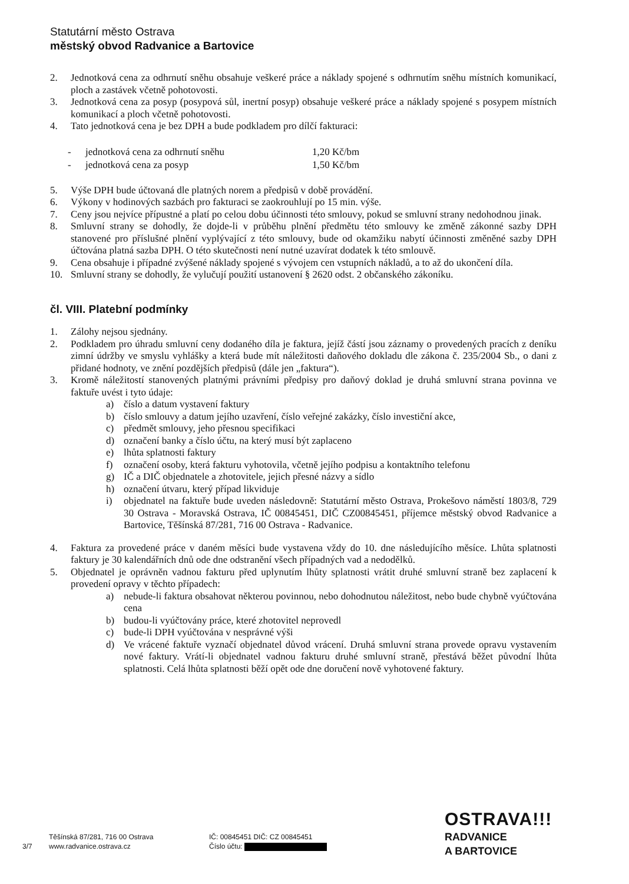Statutární město Ostrava
městský obvod Radvanice a Bartovice
2. Jednotková cena za odhrnutí sněhu obsahuje veškeré práce a náklady spojené s odhrnutím sněhu místních komunikací, ploch a zastávek včetně pohotovosti.
3. Jednotková cena za posyp (posypová sůl, inertní posyp) obsahuje veškeré práce a náklady spojené s posypem místních komunikací a ploch včetně pohotovosti.
4. Tato jednotková cena je bez DPH a bude podkladem pro dílčí fakturaci:
-
-
jednotková cena za odhrnutí sněhu
jednotková cena za posyp
1,20 Kč/bm
1,50 Kč/bm
5. Výše DPH bude účtovaná dle platných norem a předpisů v době provádění.
6. Výkony v hodinových sazbách pro fakturaci se zaokrouhlují po 15 min. výše.
7. Ceny jsou nejvíce přípustné a platí po celou dobu účinnosti této smlouvy, pokud se smluvní strany nedohodnou jinak.
8. Smluvní strany se dohodly, že dojde-li v průběhu plnění předmětu této smlouvy ke změně zákonné sazby DPH stanovené pro příslušné plnění vyplývající z této smlouvy, bude od okamžiku nabytí účinnosti změněné sazby DPH účtována platná sazba DPH. O této skutečnosti není nutné uzavírat dodatek k této smlouvě.
9. Cena obsahuje i případné zvýšené náklady spojené s vývojem cen vstupních nákladů, a to až do ukončení díla.
10. Smluvní strany se dohodly, že vylučují použití ustanovení § 2620 odst. 2 občanského zákoníku.
čl. VIII. Platební podmínky
1. Zálohy nejsou sjednány.
2. Podkladem pro úhradu smluvní ceny dodaného díla je faktura, jejíž částí jsou záznamy o provedených pracích z deníku zimní údržby ve smyslu vyhlášky a která bude mít náležitosti daňového dokladu dle zákona č. 235/2004 Sb., o dani z přidané hodnoty, ve znění pozdějších předpisů (dále jen „faktura“).
3. Kromě náležitostí stanovených platnými právními předpisy pro daňový doklad je druhá smluvní strana povinna ve faktuře uvést i tyto údaje:
a) číslo a datum vystavení faktury
b) číslo smlouvy a datum jejího uzavření, číslo veřejné zakázky, číslo investiční akce,
c) předmět smlouvy, jeho přesnou specifikaci
d) označení banky a číslo účtu, na který musí být zaplaceno
e) lhůta splatnosti faktury
f) označení osoby, která fakturu vyhotovila, včetně jejího podpisu a kontaktního telefonu
g) IČ a DIČ objednatele a zhotovitele, jejich přesné názvy a sídlo
h) označení útvaru, který případ likviduje
i) objednatel na faktuře bude uveden následovně: Statutární město Ostrava, Prokešovo náměstí 1803/8, 729 30 Ostrava - Moravská Ostrava, IČ 00845451, DIČ CZ00845451, příjemce městský obvod Radvanice a Bartovice, Těšínská 87/281, 716 00 Ostrava - Radvanice.
4. Faktura za provedené práce v daném měsíci bude vystavena vždy do 10. dne následujícího měsíce. Lhůta splatnosti faktury je 30 kalendářních dnů ode dne odstranění všech případných vad a nedodělků.
5. Objednatel je oprávněn vadnou fakturu před uplynutím lhůty splatnosti vrátit druhé smluvní straně bez zaplacení k provedení opravy v těchto případech:
a) nebude-li faktura obsahovat některou povinnou, nebo dohodnutou náležitost, nebo bude chybně vyúčtována cena
b) budou-li vyúčtovány práce, které zhotovitel neprovedl
c) bude-li DPH vyúčtována v nesprávné výši
d) Ve vrácené faktuře vyznačí objednatel důvod vrácení. Druhá smluvní strana provede opravu vystavením nové faktury. Vrátí-li objednatel vadnou fakturu druhé smluvní straně, přestává běžet původní lhůta splatnosti. Celá lhůta splatnosti běží opět ode dne doručení nově vyhotovené faktury.
3/7
Těšínská 87/281, 716 00 Ostrava
www.radvanice.ostrava.cz
IČ: 00845451 DIČ: CZ 00845451
Číslo účtu:
OSTRAVA!!!
RADVANICE
A BARTOVICE